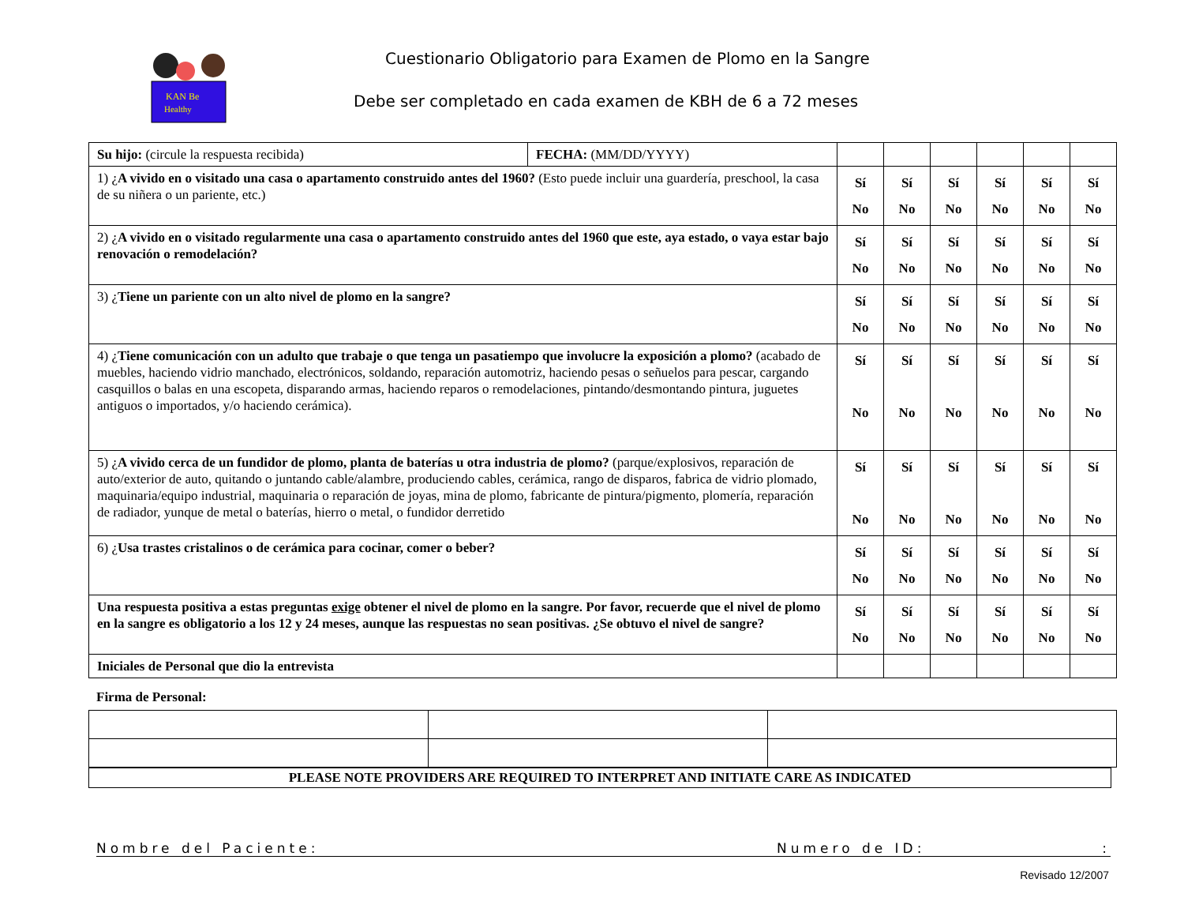KAN Be
Healthy
Cuestionario Obligatorio para Examen de Plomo en la Sangre
Debe ser completado en cada examen de KBH de 6 a 72 meses
| Su hijo: (circule la respuesta recibida) | FECHA: (MM/DD/YYYY) | | | | | | |
| 1) ¿ A vivido en o visitado una casa o apartamento construido antes del 1960? (Esto puede incluir una guardería, preschool, la casa de su niñera o un pariente, etc.) | | Sí No | Sí No | Sí No | Sí No | Sí No | Sí No |
| 2) ¿ A vivido en o visitado regularmente una casa o apartamento construido antes del 1960 que este, aya estado, o vaya estar bajo renovación o remodelación? | | Sí No | Sí No | Sí No | Sí No | Sí No | Sí No |
| 3) ¿ Tiene un pariente con un alto nivel de plomo en la sangre? | | Sí No | Sí No | Sí No | Sí No | Sí No | Sí No |
| 4) ¿ Tiene comunicación con un adulto que trabaje o que tenga un pasatiempo que involucre la exposición a plomo? (acabado de muebles, haciendo vidrio manchado, electrónicos, soldando, reparación automotriz, haciendo pesas o señuelos para pescar, cargando casquillos o balas en una escopeta, disparando armas, haciendo reparos o remodelaciones, pintando/desmontando pintura, juguetes antiguos o importados, y/o haciendo cerámica). | | Sí No | Sí No | Sí No | Sí No | Sí No | Sí No |
| 5) ¿ A vivido cerca de un fundidor de plomo, planta de baterías u otra industria de plomo? (parque/explosivos, reparación de auto/exterior de auto, quitando o juntando cable/alambre, produciendo cables, cerámica, rango de disparos, fabrica de vidrio plomado, maquinaria/equipo industrial, maquinaria o reparación de joyas, mina de plomo, fabricante de pintura/pigmento, plomería, reparación de radiador, yunque de metal o baterías, hierro o metal, o fundidor derretido | | Sí No | Sí No | Sí No | Sí No | Sí No | Sí No |
| 6) ¿ Usa trastes cristalinos o de cerámica para cocinar, comer o beber? | | Sí No | Sí No | Sí No | Sí No | Sí No | Sí No |
| Una respuesta positiva a estas preguntas exige obtener el nivel de plomo en la sangre. Por favor, recuerde que el nivel de plomo en la sangre es obligatorio a los 12 y 24 meses, aunque las respuestas no sean positivas. ¿Se obtuvo el nivel de sangre? | | Sí No | Sí No | Sí No | Sí No | Sí No | Sí No |
| Iniciales de Personal que dio la entrevista | | | | | | | |
Firma de Personal:
PLEASE NOTE PROVIDERS ARE REQUIRED TO INTERPRET AND INITIATE CARE AS INDICATED
Nombre del Paciente: Numero de ID::
Revisado 12/2007